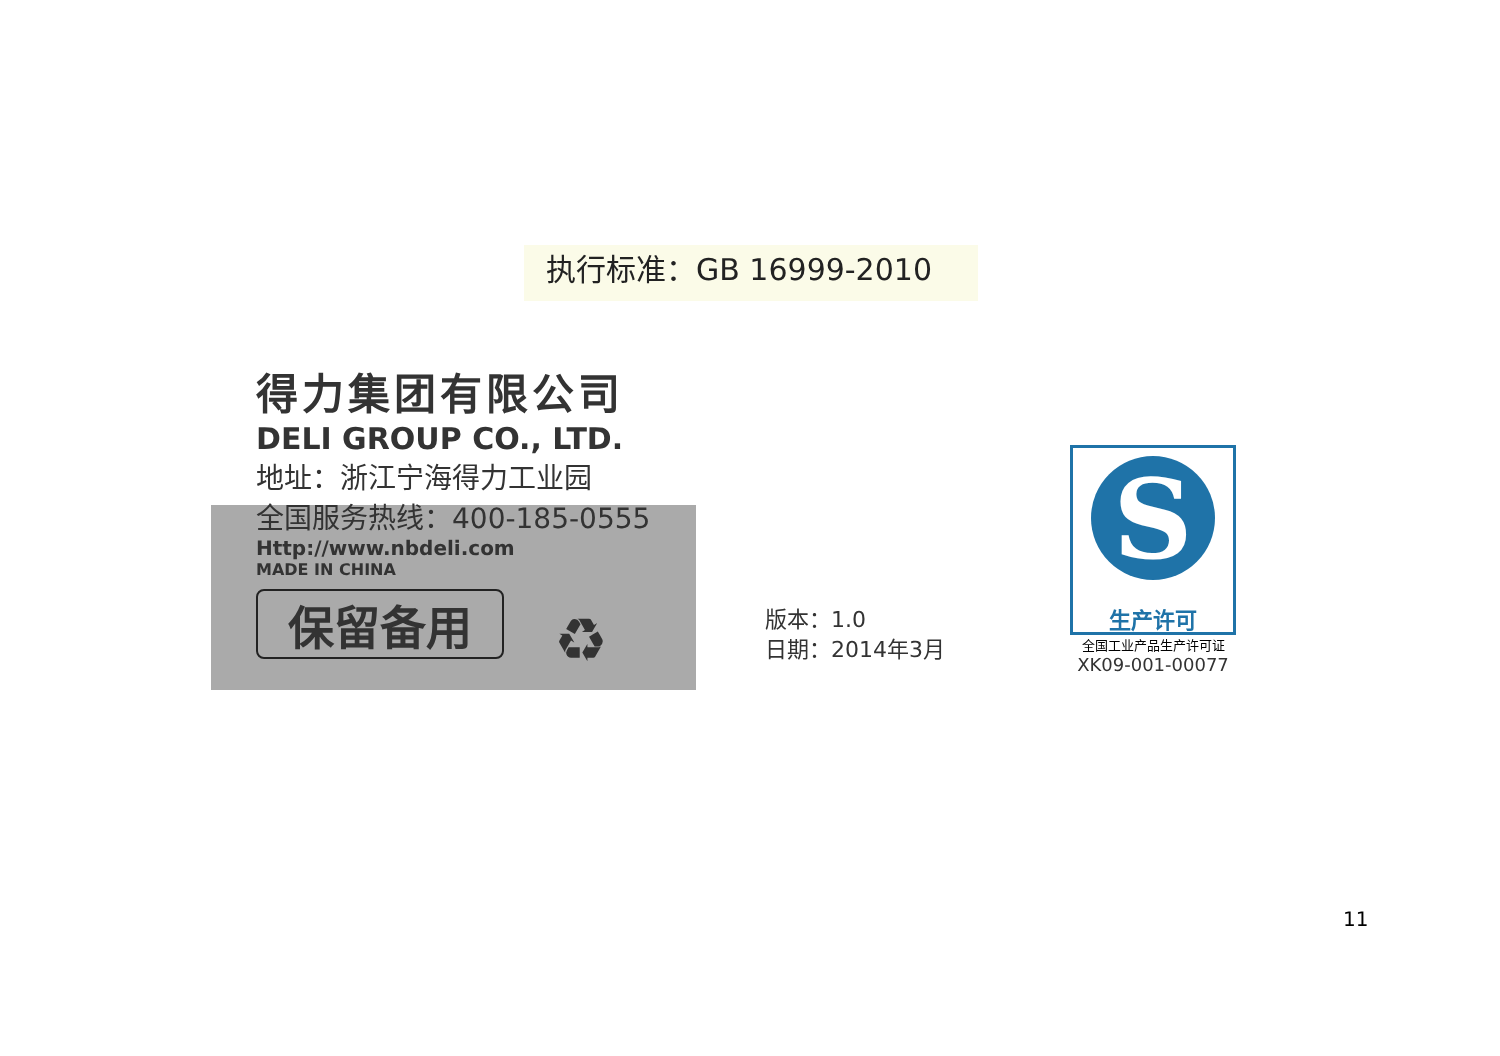执行标准：GB 16999-2010
得力集团有限公司
DELI GROUP CO., LTD.
地址：浙江宁海得力工业园
全国服务热线：400-185-0555
Http://www.nbdeli.com
MADE IN CHINA
保留备用 ♻
版本：1.0
日期：2014年3月
S
生产许可
全国工业产品生产许可证
XK09-001-00077
11